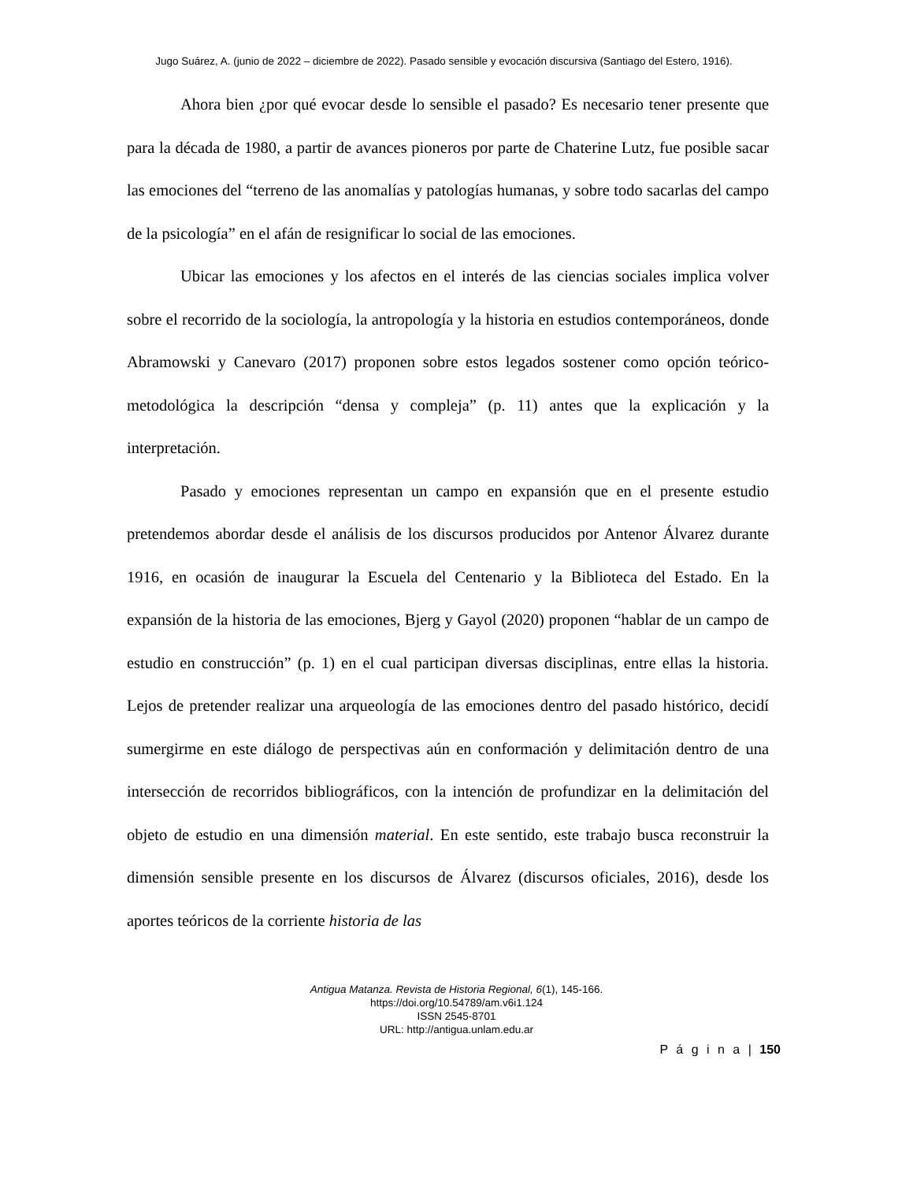Jugo Suárez, A. (junio de 2022 – diciembre de 2022). Pasado sensible y evocación discursiva (Santiago del Estero, 1916).
Ahora bien ¿por qué evocar desde lo sensible el pasado? Es necesario tener presente que para la década de 1980, a partir de avances pioneros por parte de Chaterine Lutz, fue posible sacar las emociones del “terreno de las anomalías y patologías humanas, y sobre todo sacarlas del campo de la psicología” en el afán de resignificar lo social de las emociones.
Ubicar las emociones y los afectos en el interés de las ciencias sociales implica volver sobre el recorrido de la sociología, la antropología y la historia en estudios contemporáneos, donde Abramowski y Canevaro (2017) proponen sobre estos legados sostener como opción teórico-metodológica la descripción “densa y compleja” (p. 11) antes que la explicación y la interpretación.
Pasado y emociones representan un campo en expansión que en el presente estudio pretendemos abordar desde el análisis de los discursos producidos por Antenor Álvarez durante 1916, en ocasión de inaugurar la Escuela del Centenario y la Biblioteca del Estado. En la expansión de la historia de las emociones, Bjerg y Gayol (2020) proponen “hablar de un campo de estudio en construcción” (p. 1) en el cual participan diversas disciplinas, entre ellas la historia. Lejos de pretender realizar una arqueología de las emociones dentro del pasado histórico, decidí sumergirme en este diálogo de perspectivas aún en conformación y delimitación dentro de una intersección de recorridos bibliográficos, con la intención de profundizar en la delimitación del objeto de estudio en una dimensión material. En este sentido, este trabajo busca reconstruir la dimensión sensible presente en los discursos de Álvarez (discursos oficiales, 2016), desde los aportes teóricos de la corriente historia de las
Antigua Matanza. Revista de Historia Regional, 6(1), 145-166.
https://doi.org/10.54789/am.v6i1.124
ISSN 2545-8701
URL: http://antigua.unlam.edu.ar
P á g i n a | 150